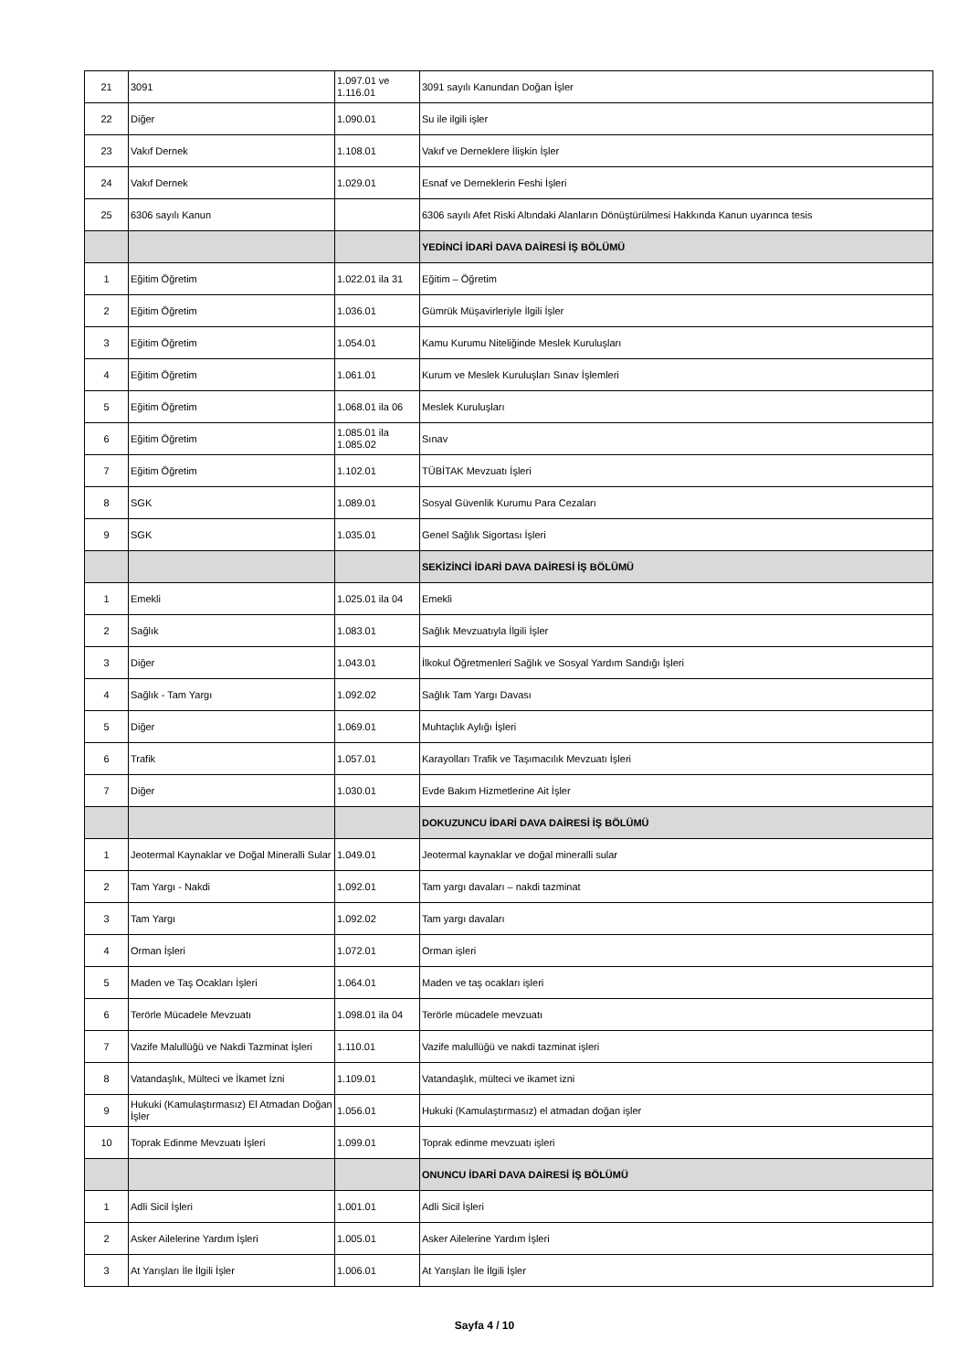| 21 | 3091 | 1.097.01 ve 1.116.01 | 3091 sayılı Kanundan Doğan İşler |
| 22 | Diğer | 1.090.01 | Su ile ilgili işler |
| 23 | Vakıf Dernek | 1.108.01 | Vakıf ve Derneklere İlişkin İşler |
| 24 | Vakıf Dernek | 1.029.01 | Esnaf ve Derneklerin Feshi İşleri |
| 25 | 6306 sayılı Kanun | | 6306 sayılı Afet Riski Altındaki Alanların Dönüştürülmesi Hakkında Kanun uyarınca tesis |
| | | | YEDİNCİ İDARİ DAVA DAİRESİ İŞ BÖLÜMÜ |
| 1 | Eğitim Öğretim | 1.022.01 ila 31 | Eğitim – Öğretim |
| 2 | Eğitim Öğretim | 1.036.01 | Gümrük Müşavirleriyle İlgili İşler |
| 3 | Eğitim Öğretim | 1.054.01 | Kamu Kurumu Niteliğinde Meslek Kuruluşları |
| 4 | Eğitim Öğretim | 1.061.01 | Kurum ve Meslek Kuruluşları Sınav İşlemleri |
| 5 | Eğitim Öğretim | 1.068.01 ila 06 | Meslek Kuruluşları |
| 6 | Eğitim Öğretim | 1.085.01 ila 1.085.02 | Sınav |
| 7 | Eğitim Öğretim | 1.102.01 | TÜBİTAK Mevzuatı İşleri |
| 8 | SGK | 1.089.01 | Sosyal Güvenlik Kurumu Para Cezaları |
| 9 | SGK | 1.035.01 | Genel Sağlık Sigortası İşleri |
| | | | SEKİZİNCİ İDARİ DAVA DAİRESİ İŞ BÖLÜMÜ |
| 1 | Emekli | 1.025.01 ila 04 | Emekli |
| 2 | Sağlık | 1.083.01 | Sağlık Mevzuatıyla İlgili İşler |
| 3 | Diğer | 1.043.01 | İlkokul Öğretmenleri Sağlık ve Sosyal Yardım Sandığı İşleri |
| 4 | Sağlık - Tam Yargı | 1.092.02 | Sağlık Tam Yargı Davası |
| 5 | Diğer | 1.069.01 | Muhtaçlık Aylığı İşleri |
| 6 | Trafik | 1.057.01 | Karayolları Trafik ve Taşımacılık Mevzuatı İşleri |
| 7 | Diğer | 1.030.01 | Evde Bakım Hizmetlerine Ait İşler |
| | | | DOKUZUNCU İDARİ DAVA DAİRESİ İŞ BÖLÜMÜ |
| 1 | Jeotermal Kaynaklar ve Doğal Mineralli Sular | 1.049.01 | Jeotermal kaynaklar ve doğal mineralli sular |
| 2 | Tam Yargı - Nakdi | 1.092.01 | Tam yargı davaları – nakdi tazminat |
| 3 | Tam Yargı | 1.092.02 | Tam yargı davaları |
| 4 | Orman İşleri | 1.072.01 | Orman işleri |
| 5 | Maden ve Taş Ocakları İşleri | 1.064.01 | Maden ve taş ocakları işleri |
| 6 | Terörle Mücadele Mevzuatı | 1.098.01 ila 04 | Terörle mücadele mevzuatı |
| 7 | Vazife Malullüğü ve Nakdi Tazminat İşleri | 1.110.01 | Vazife malullüğü ve nakdi tazminat işleri |
| 8 | Vatandaşlık, Mülteci ve İkamet İzni | 1.109.01 | Vatandaşlık, mülteci ve ikamet izni |
| 9 | Hukuki (Kamulaştırmasız) El Atmadan Doğan İşler | 1.056.01 | Hukuki (Kamulaştırmasız) el atmadan doğan işler |
| 10 | Toprak Edinme Mevzuatı İşleri | 1.099.01 | Toprak edinme mevzuatı işleri |
| | | | ONUNCU İDARİ DAVA DAİRESİ İŞ BÖLÜMÜ |
| 1 | Adli Sicil İşleri | 1.001.01 | Adli Sicil İşleri |
| 2 | Asker Ailelerine Yardım İşleri | 1.005.01 | Asker Ailelerine Yardım İşleri |
| 3 | At Yarışları İle İlgili İşler | 1.006.01 | At Yarışları İle İlgili İşler |
Sayfa 4 / 10